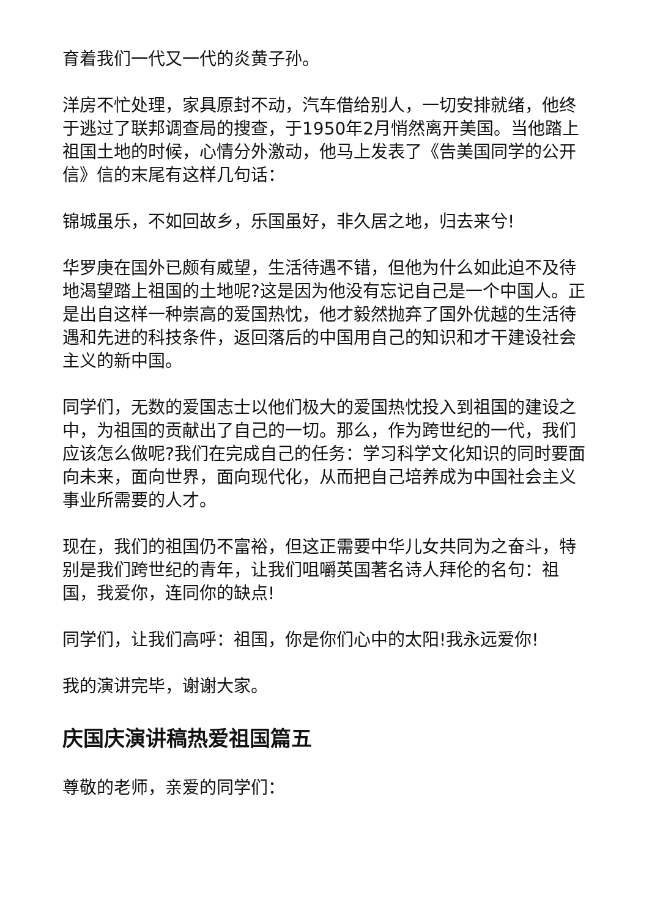育着我们一代又一代的炎黄子孙。
洋房不忙处理，家具原封不动，汽车借给别人，一切安排就绪，他终于逃过了联邦调查局的搜查，于1950年2月悄然离开美国。当他踏上祖国土地的时候，心情分外激动，他马上发表了《告美国同学的公开信》信的末尾有这样几句话：
锦城虽乐，不如回故乡，乐国虽好，非久居之地，归去来兮!
华罗庚在国外已颇有威望，生活待遇不错，但他为什么如此迫不及待地渴望踏上祖国的土地呢?这是因为他没有忘记自己是一个中国人。正是出自这样一种崇高的爱国热忱，他才毅然抛弃了国外优越的生活待遇和先进的科技条件，返回落后的中国用自己的知识和才干建设社会主义的新中国。
同学们，无数的爱国志士以他们极大的爱国热忱投入到祖国的建设之中，为祖国的贡献出了自己的一切。那么，作为跨世纪的一代，我们应该怎么做呢?我们在完成自己的任务：学习科学文化知识的同时要面向未来，面向世界，面向现代化，从而把自己培养成为中国社会主义事业所需要的人才。
现在，我们的祖国仍不富裕，但这正需要中华儿女共同为之奋斗，特别是我们跨世纪的青年，让我们咀嚼英国著名诗人拜伦的名句：祖国，我爱你，连同你的缺点!
同学们，让我们高呼：祖国，你是你们心中的太阳!我永远爱你!
我的演讲完毕，谢谢大家。
庆国庆演讲稿热爱祖国篇五
尊敬的老师，亲爱的同学们：